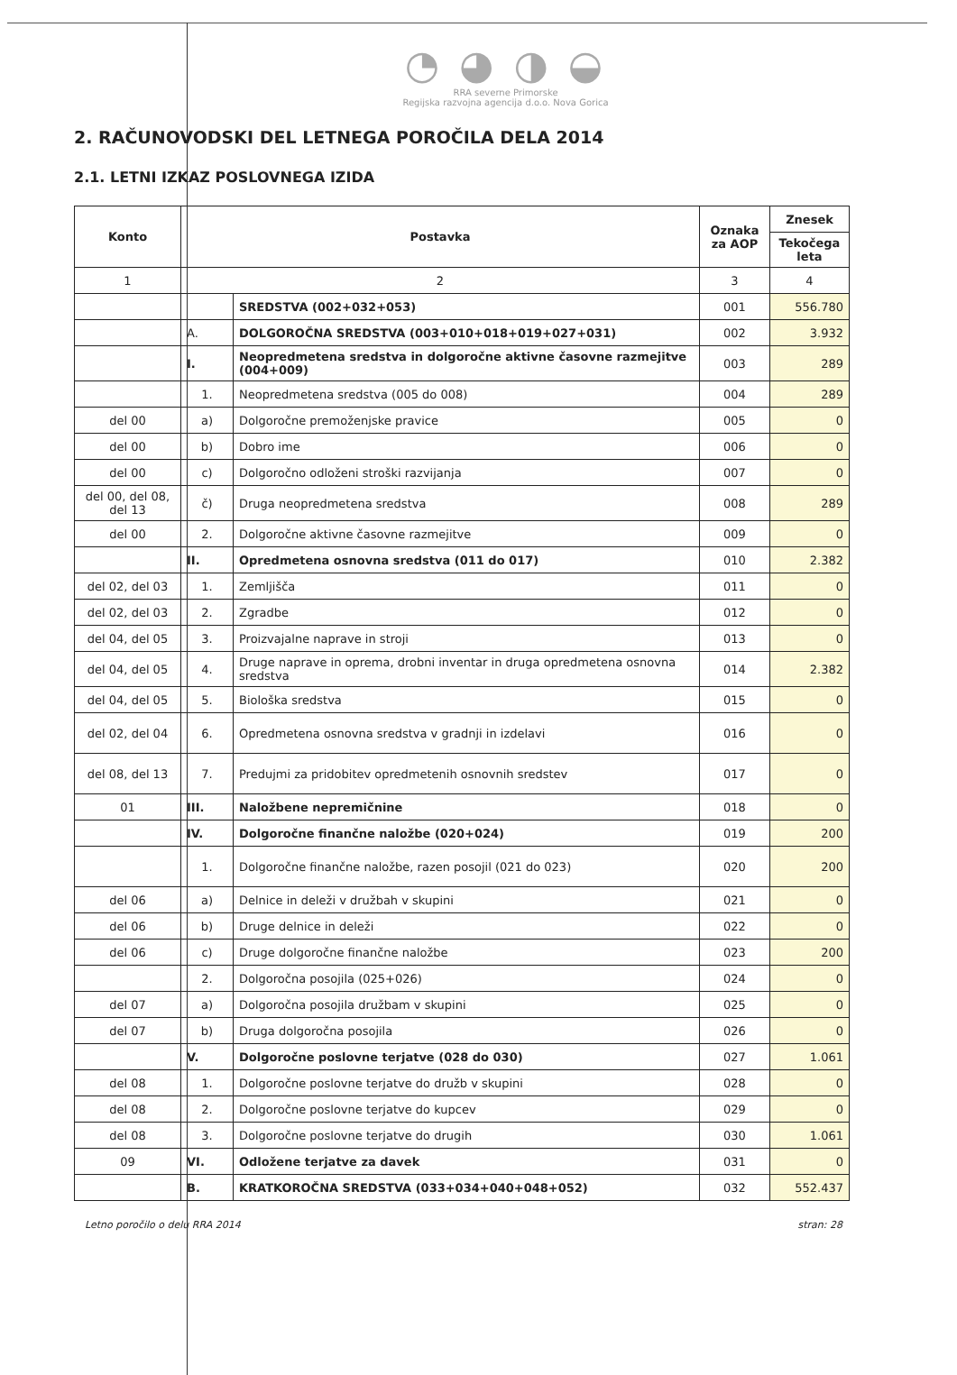◔ ◕ ◑ ◒
RRA severne Primorske
Regijska razvojna agencija d.o.o. Nova Gorica
2. RAČUNOVODSKI DEL LETNEGA POROČILA DELA 2014
2.1. LETNI IZKAZ POSLOVNEGA IZIDA
| Konto | Postavka | | Oznaka za AOP | Znesek |
| --- | --- | --- | --- | --- |
| | | | | Tekočega leta |
| 1 | 2 | | 3 | 4 |
| | | SREDSTVA (002+032+053) | 001 | 556.780 |
| | A. | DOLGOROČNA SREDSTVA (003+010+018+019+027+031) | 002 | 3.932 |
| | I. | Neopredmetena sredstva in dolgoročne aktivne časovne razmejitve (004+009) | 003 | 289 |
| | 1. | Neopredmetena sredstva (005 do 008) | 004 | 289 |
| del 00 | a) | Dolgoročne premoženjske pravice | 005 | 0 |
| del 00 | b) | Dobro ime | 006 | 0 |
| del 00 | c) | Dolgoročno odloženi stroški razvijanja | 007 | 0 |
| del 00, del 08, del 13 | č) | Druga neopredmetena sredstva | 008 | 289 |
| del 00 | 2. | Dolgoročne aktivne časovne razmejitve | 009 | 0 |
| | II. | Opredmetena osnovna sredstva (011 do 017) | 010 | 2.382 |
| del 02, del 03 | 1. | Zemljišča | 011 | 0 |
| del 02, del 03 | 2. | Zgradbe | 012 | 0 |
| del 04, del 05 | 3. | Proizvajalne naprave in stroji | 013 | 0 |
| del 04, del 05 | 4. | Druge naprave in oprema, drobni inventar in druga opredmetena osnovna sredstva | 014 | 2.382 |
| del 04, del 05 | 5. | Biološka sredstva | 015 | 0 |
| del 02, del 04 | 6. | Opredmetena osnovna sredstva v gradnji in izdelavi | 016 | 0 |
| del 08, del 13 | 7. | Predujmi za pridobitev opredmetenih osnovnih sredstev | 017 | 0 |
| 01 | III. | Naložbene nepremičnine | 018 | 0 |
| | IV. | Dolgoročne finančne naložbe (020+024) | 019 | 200 |
| | 1. | Dolgoročne finančne naložbe, razen posojil (021 do 023) | 020 | 200 |
| del 06 | a) | Delnice in deleži v družbah v skupini | 021 | 0 |
| del 06 | b) | Druge delnice in deleži | 022 | 0 |
| del 06 | c) | Druge dolgoročne finančne naložbe | 023 | 200 |
| | 2. | Dolgoročna posojila (025+026) | 024 | 0 |
| del 07 | a) | Dolgoročna posojila družbam v skupini | 025 | 0 |
| del 07 | b) | Druga dolgoročna posojila | 026 | 0 |
| | V. | Dolgoročne poslovne terjatve (028 do 030) | 027 | 1.061 |
| del 08 | 1. | Dolgoročne poslovne terjatve do družb v skupini | 028 | 0 |
| del 08 | 2. | Dolgoročne poslovne terjatve do kupcev | 029 | 0 |
| del 08 | 3. | Dolgoročne poslovne terjatve do drugih | 030 | 1.061 |
| 09 | VI. | Odložene terjatve za davek | 031 | 0 |
| | B. | KRATKOROČNA SREDSTVA (033+034+040+048+052) | 032 | 552.437 |
Letno poročilo o delu RRA 2014 stran: 28